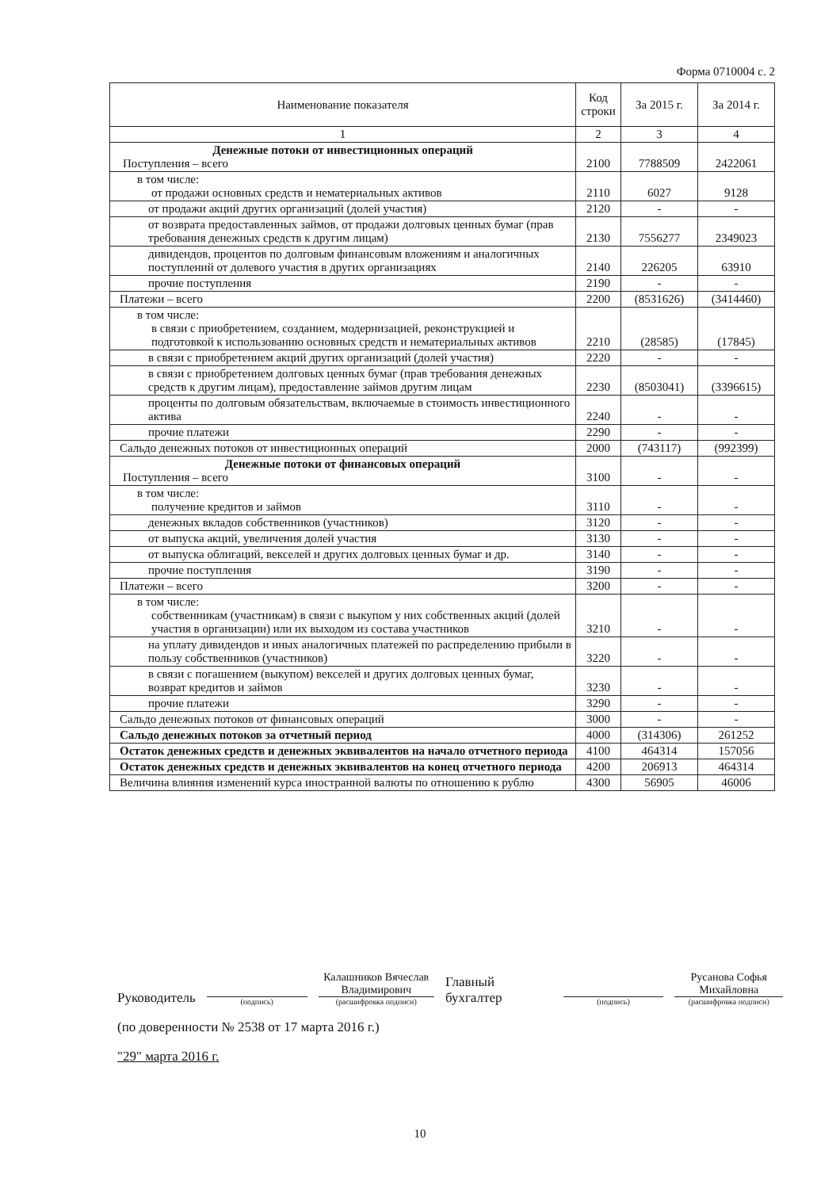Форма 0710004 с. 2
| Наименование показателя | Код строки | За 2015 г. | За 2014 г. |
| --- | --- | --- | --- |
| 1 | 2 | 3 | 4 |
| Денежные потоки от инвестиционных операций Поступления – всего | 2100 | 7788509 | 2422061 |
| в том числе: от продажи основных средств и нематериальных активов | 2110 | 6027 | 9128 |
| от продажи акций других организаций (долей участия) | 2120 | - | - |
| от возврата предоставленных займов, от продажи долговых ценных бумаг (прав требования денежных средств к другим лицам) | 2130 | 7556277 | 2349023 |
| дивидендов, процентов по долговым финансовым вложениям и аналогичных поступлений от долевого участия в других организациях | 2140 | 226205 | 63910 |
| прочие поступления | 2190 | - | - |
| Платежи – всего | 2200 | (8531626) | (3414460) |
| в том числе: в связи с приобретением, созданием, модернизацией, реконструкцией и подготовкой к использованию основных средств и нематериальных активов | 2210 | (28585) | (17845) |
| в связи с приобретением акций других организаций (долей участия) | 2220 | - | - |
| в связи с приобретением долговых ценных бумаг (прав требования денежных средств к другим лицам), предоставление займов другим лицам | 2230 | (8503041) | (3396615) |
| проценты по долговым обязательствам, включаемые в стоимость инвестиционного актива | 2240 | - | - |
| прочие платежи | 2290 | - | - |
| Сальдо денежных потоков от инвестиционных операций | 2000 | (743117) | (992399) |
| Денежные потоки от финансовых операций Поступления – всего | 3100 | - | - |
| в том числе: получение кредитов и займов | 3110 | - | - |
| денежных вкладов собственников (участников) | 3120 | - | - |
| от выпуска акций, увеличения долей участия | 3130 | - | - |
| от выпуска облигаций, векселей и других долговых ценных бумаг и др. | 3140 | - | - |
| прочие поступления | 3190 | - | - |
| Платежи – всего | 3200 | - | - |
| в том числе: собственникам (участникам) в связи с выкупом у них собственных акций (долей участия в организации) или их выходом из состава участников | 3210 | - | - |
| на уплату дивидендов и иных аналогичных платежей по распределению прибыли в пользу собственников (участников) | 3220 | - | - |
| в связи с погашением (выкупом) векселей и других долговых ценных бумаг, возврат кредитов и займов | 3230 | - | - |
| прочие платежи | 3290 | - | - |
| Сальдо денежных потоков от финансовых операций | 3000 | - | - |
| Сальдо денежных потоков за отчетный период | 4000 | (314306) | 261252 |
| Остаток денежных средств и денежных эквивалентов на начало отчетного периода | 4100 | 464314 | 157056 |
| Остаток денежных средств и денежных эквивалентов на конец отчетного периода | 4200 | 206913 | 464314 |
| Величина влияния изменений курса иностранной валюты по отношению к рублю | 4300 | 56905 | 46006 |
Руководитель
(подпись)
Калашников Вячеслав Владимирович
(расшифровка подписи)
Главный бухгалтер
(подпись)
Русанова Софья Михайловна
(расшифровка подписи)
(по доверенности № 2538 от 17 марта 2016 г.)
"29" марта 2016 г.
10